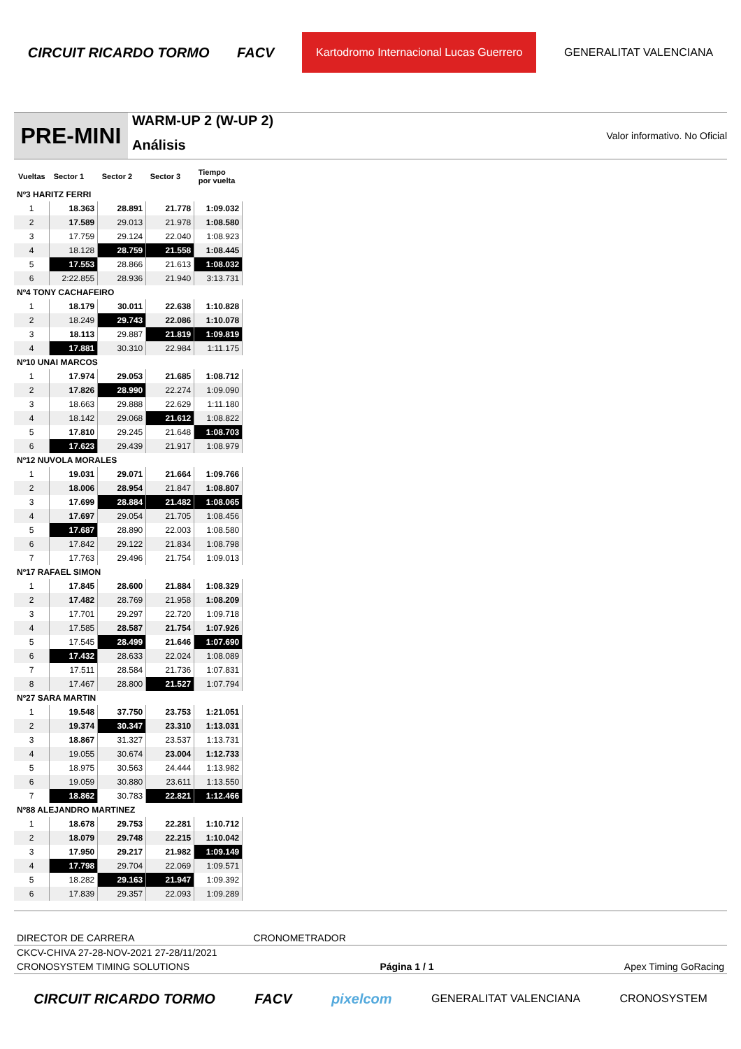CIRCUIT RICARDO TORMO FACV Kartodromo Internacional Lucas Guerrero GENERALITAT VALENCIANA
PRE-MINI
WARM-UP 2 (W-UP 2)
Análisis
Valor informativo. No Oficial
| Vueltas | Sector 1 | Sector 2 | Sector 3 | Tiempo por vuelta |
| --- | --- | --- | --- | --- |
| Nº3 HARITZ FERRI | | | | |
| 1 | 18.363 | 28.891 | 21.778 | 1:09.032 |
| 2 | 17.589 | 29.013 | 21.978 | 1:08.580 |
| 3 | 17.759 | 29.124 | 22.040 | 1:08.923 |
| 4 | 18.128 | 28.759 | 21.558 | 1:08.445 |
| 5 | 17.553 | 28.866 | 21.613 | 1:08.032 |
| 6 | 2:22.855 | 28.936 | 21.940 | 3:13.731 |
| Nº4 TONY CACHAFEIRO | | | | |
| 1 | 18.179 | 30.011 | 22.638 | 1:10.828 |
| 2 | 18.249 | 29.743 | 22.086 | 1:10.078 |
| 3 | 18.113 | 29.887 | 21.819 | 1:09.819 |
| 4 | 17.881 | 30.310 | 22.984 | 1:11.175 |
| Nº10 UNAI MARCOS | | | | |
| 1 | 17.974 | 29.053 | 21.685 | 1:08.712 |
| 2 | 17.826 | 28.990 | 22.274 | 1:09.090 |
| 3 | 18.663 | 29.888 | 22.629 | 1:11.180 |
| 4 | 18.142 | 29.068 | 21.612 | 1:08.822 |
| 5 | 17.810 | 29.245 | 21.648 | 1:08.703 |
| 6 | 17.623 | 29.439 | 21.917 | 1:08.979 |
| Nº12 NUVOLA MORALES | | | | |
| 1 | 19.031 | 29.071 | 21.664 | 1:09.766 |
| 2 | 18.006 | 28.954 | 21.847 | 1:08.807 |
| 3 | 17.699 | 28.884 | 21.482 | 1:08.065 |
| 4 | 17.697 | 29.054 | 21.705 | 1:08.456 |
| 5 | 17.687 | 28.890 | 22.003 | 1:08.580 |
| 6 | 17.842 | 29.122 | 21.834 | 1:08.798 |
| 7 | 17.763 | 29.496 | 21.754 | 1:09.013 |
| Nº17 RAFAEL SIMON | | | | |
| 1 | 17.845 | 28.600 | 21.884 | 1:08.329 |
| 2 | 17.482 | 28.769 | 21.958 | 1:08.209 |
| 3 | 17.701 | 29.297 | 22.720 | 1:09.718 |
| 4 | 17.585 | 28.587 | 21.754 | 1:07.926 |
| 5 | 17.545 | 28.499 | 21.646 | 1:07.690 |
| 6 | 17.432 | 28.633 | 22.024 | 1:08.089 |
| 7 | 17.511 | 28.584 | 21.736 | 1:07.831 |
| 8 | 17.467 | 28.800 | 21.527 | 1:07.794 |
| Nº27 SARA MARTIN | | | | |
| 1 | 19.548 | 37.750 | 23.753 | 1:21.051 |
| 2 | 19.374 | 30.347 | 23.310 | 1:13.031 |
| 3 | 18.867 | 31.327 | 23.537 | 1:13.731 |
| 4 | 19.055 | 30.674 | 23.004 | 1:12.733 |
| 5 | 18.975 | 30.563 | 24.444 | 1:13.982 |
| 6 | 19.059 | 30.880 | 23.611 | 1:13.550 |
| 7 | 18.862 | 30.783 | 22.821 | 1:12.466 |
| Nº88 ALEJANDRO MARTINEZ | | | | |
| 1 | 18.678 | 29.753 | 22.281 | 1:10.712 |
| 2 | 18.079 | 29.748 | 22.215 | 1:10.042 |
| 3 | 17.950 | 29.217 | 21.982 | 1:09.149 |
| 4 | 17.798 | 29.704 | 22.069 | 1:09.571 |
| 5 | 18.282 | 29.163 | 21.947 | 1:09.392 |
| 6 | 17.839 | 29.357 | 22.093 | 1:09.289 |
DIRECTOR DE CARRERA CRONOMETRADOR
CKCV-CHIVA 27-28-NOV-2021 27-28/11/2021
CRONOSYSTEM TIMING SOLUTIONS Página 1 / 1 Apex Timing GoRacing
CIRCUIT RICARDO TORMO FACV pixelcom GENERALITAT VALENCIANA CRONOSYSTEM